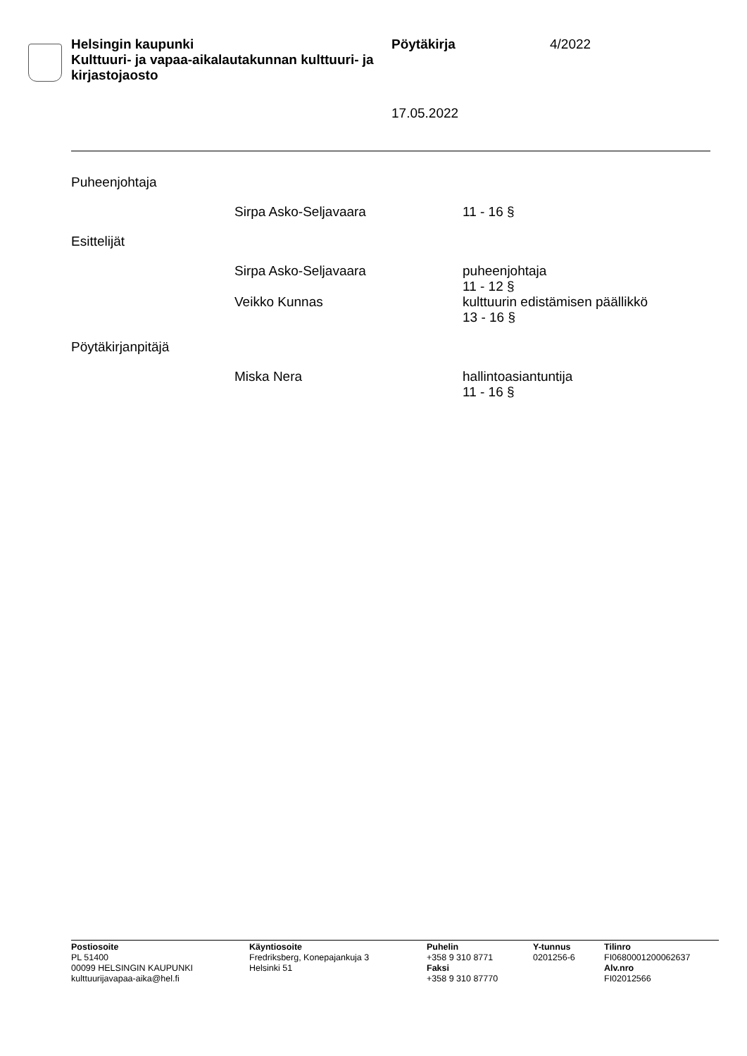Helsingin kaupunki
Kulttuuri- ja vapaa-aikalautakunnan kulttuuri- ja kirjastojaosto
Pöytäkirja 4/2022
17.05.2022
Puheenjohtaja
Sirpa Asko-Seljavaara 11 - 16 §
Esittelijät
Sirpa Asko-Seljavaara puheenjohtaja
11 - 12 §
Veikko Kunnas kulttuurin edistämisen päällikkö
13 - 16 §
Pöytäkirjanpitäjä
Miska Nera hallintoasiantuntija
11 - 16 §
Postiosoite
PL 51400
00099 HELSINGIN KAUPUNKI
kulttuurijavapaa-aika@hel.fi
Käyntiosoite
Fredriksberg, Konepajankuja 3
Helsinki 51
Puhelin
+358 9 310 8771
Faksi
+358 9 310 87770
Y-tunnus
0201256-6
Tilinro
FI0680001200062637
Alv.nro
FI02012566